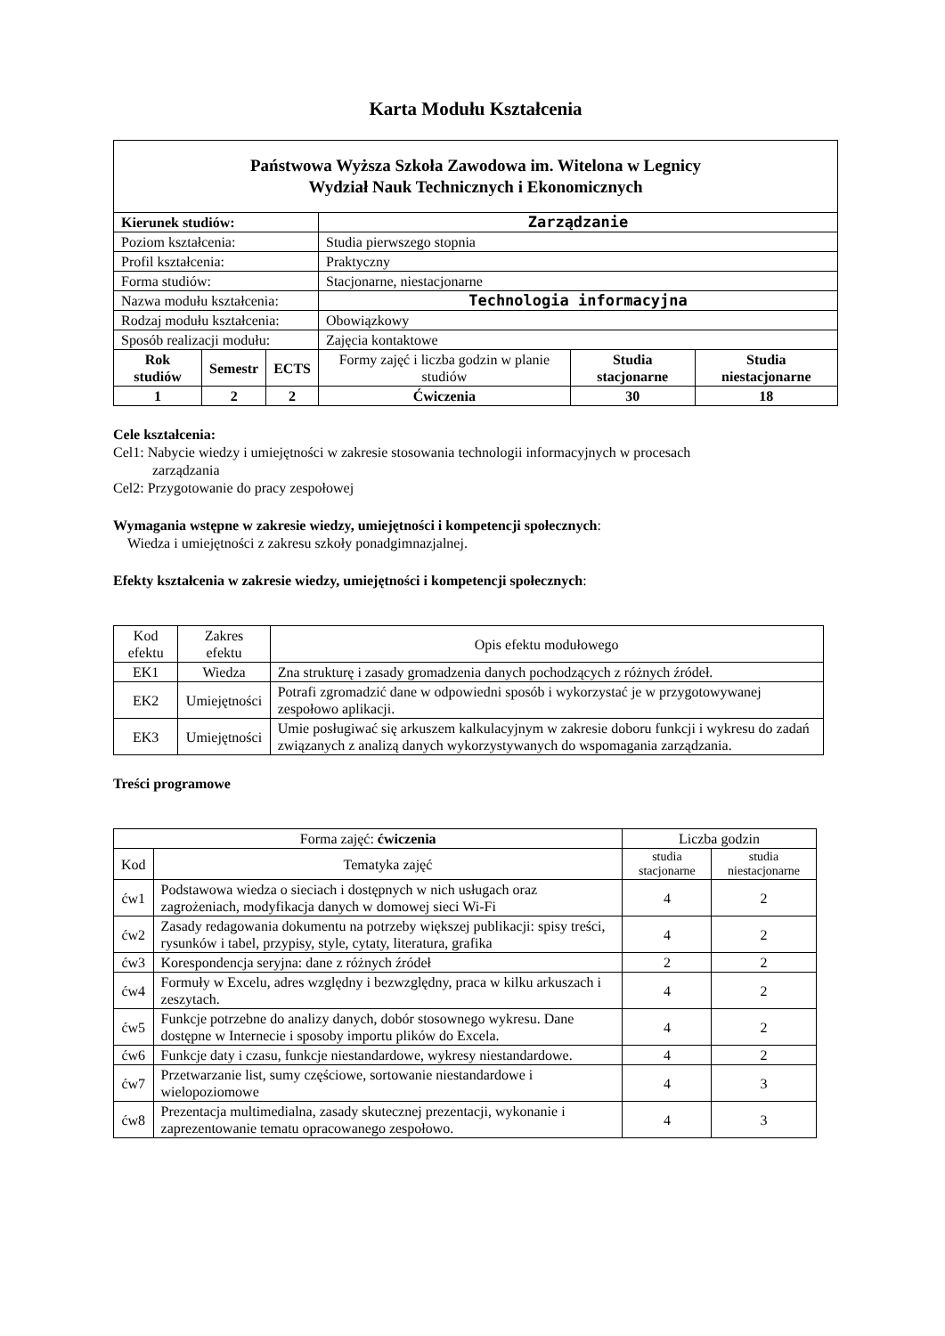Karta Modułu Kształcenia
| Państwowa Wyższa Szkoła Zawodowa im. Witelona w Legnicy Wydział Nauk Technicznych i Ekonomicznych | | | | | |
| Kierunek studiów: | | | Zarządzanie | | |
| Poziom kształcenia: | | | Studia pierwszego stopnia | | |
| Profil kształcenia: | | | Praktyczny | | |
| Forma studiów: | | | Stacjonarne, niestacjonarne | | |
| Nazwa modułu kształcenia: | | | Technologia informacyjna | | |
| Rodzaj modułu kształcenia: | | | Obowiązkowy | | |
| Sposób realizacji modułu: | | | Zajęcia kontaktowe | | |
| Rok studiów | Semestr | ECTS | Formy zajęć i liczba godzin w planie studiów | Studia stacjonarne | Studia niestacjonarne |
| 1 | 2 | 2 | | | |
| | | | Ćwiczenia | 30 | 18 |
Cele kształcenia:
Cel1: Nabycie wiedzy i umiejętności w zakresie stosowania technologii informacyjnych w procesach
zarządzania
Cel2: Przygotowanie do pracy zespołowej
Wymagania wstępne w zakresie wiedzy, umiejętności i kompetencji społecznych:
Wiedza i umiejętności z zakresu szkoły ponadgimnazjalnej.
Efekty kształcenia w zakresie wiedzy, umiejętności i kompetencji społecznych:
| Kod efektu | Zakres efektu | Opis efektu modułowego |
| EK1 | Wiedza | Zna strukturę i zasady gromadzenia danych pochodzących z różnych źródeł. |
| EK2 | Umiejętności | Potrafi zgromadzić dane w odpowiedni sposób i wykorzystać je w przygotowywanej zespołowo aplikacji. |
| EK3 | Umiejętności | Umie posługiwać się arkuszem kalkulacyjnym w zakresie doboru funkcji i wykresu do zadań związanych z analizą danych wykorzystywanych do wspomagania zarządzania. |
Treści programowe
| Forma zajęć: ćwiczenia | | Liczba godzin | |
| Kod | Tematyka zajęć | studia stacjonarne | studia niestacjonarne |
| ćw1 | Podstawowa wiedza o sieciach i dostępnych w nich usługach oraz zagrożeniach, modyfikacja danych w domowej sieci Wi-Fi | 4 | 2 |
| ćw2 | Zasady redagowania dokumentu na potrzeby większej publikacji: spisy treści, rysunków i tabel, przypisy, style, cytaty, literatura, grafika | 4 | 2 |
| ćw3 | Korespondencja seryjna: dane z różnych źródeł | 2 | 2 |
| ćw4 | Formuły w Excelu, adres względny i bezwzględny, praca w kilku arkuszach i zeszytach. | 4 | 2 |
| ćw5 | Funkcje potrzebne do analizy danych, dobór stosownego wykresu. Dane dostępne w Internecie i sposoby importu plików do Excela. | 4 | 2 |
| ćw6 | Funkcje daty i czasu, funkcje niestandardowe, wykresy niestandardowe. | 4 | 2 |
| ćw7 | Przetwarzanie list, sumy częściowe, sortowanie niestandardowe i wielopoziomowe | 4 | 3 |
| ćw8 | Prezentacja multimedialna, zasady skutecznej prezentacji, wykonanie i zaprezentowanie tematu opracowanego zespołowo. | 4 | 3 |